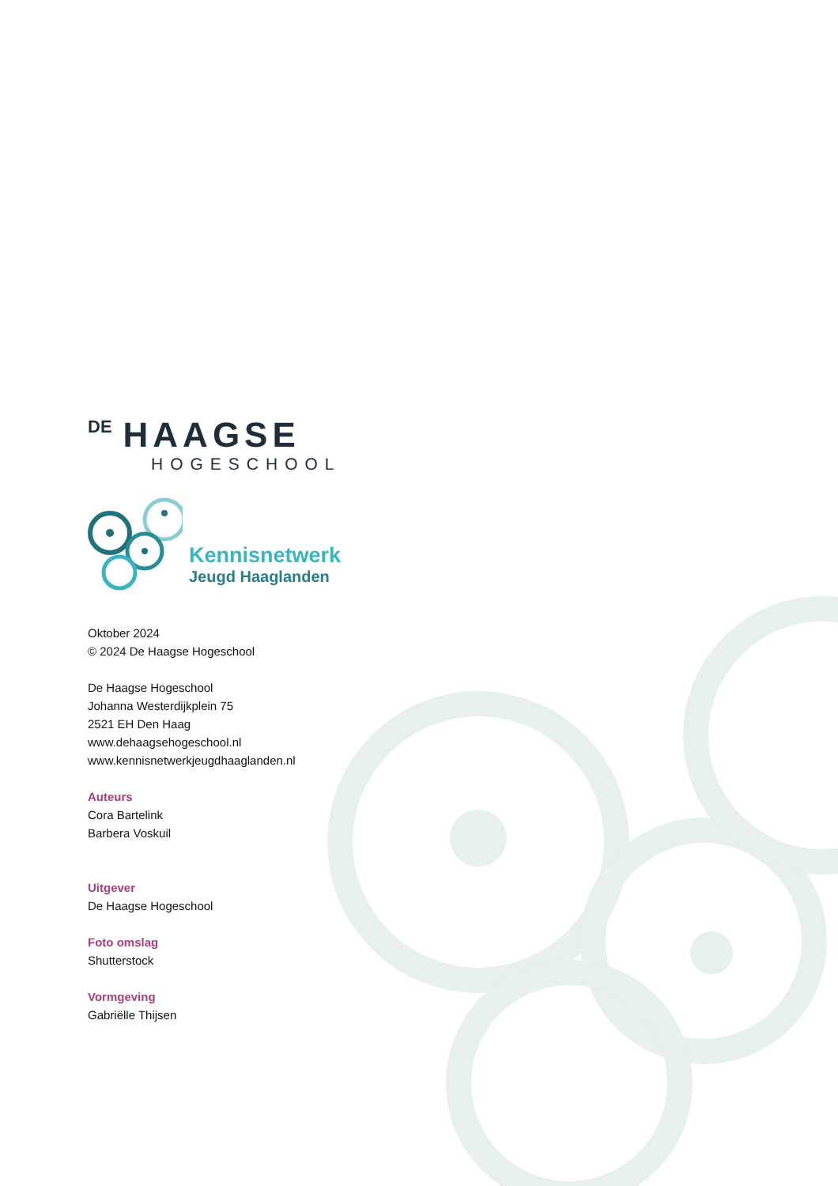DE HAAGSE
HOGESCHOOL
Kennisnetwerk
Jeugd Haaglanden
Oktober 2024
© 2024 De Haagse Hogeschool
De Haagse Hogeschool
Johanna Westerdijkplein 75
2521 EH Den Haag
www.dehaagsehogeschool.nl
www.kennisnetwerkjeugdhaaglanden.nl
Auteurs
Cora Bartelink
Barbera Voskuil
Uitgever
De Haagse Hogeschool
Foto omslag
Shutterstock
Vormgeving
Gabriëlle Thijsen